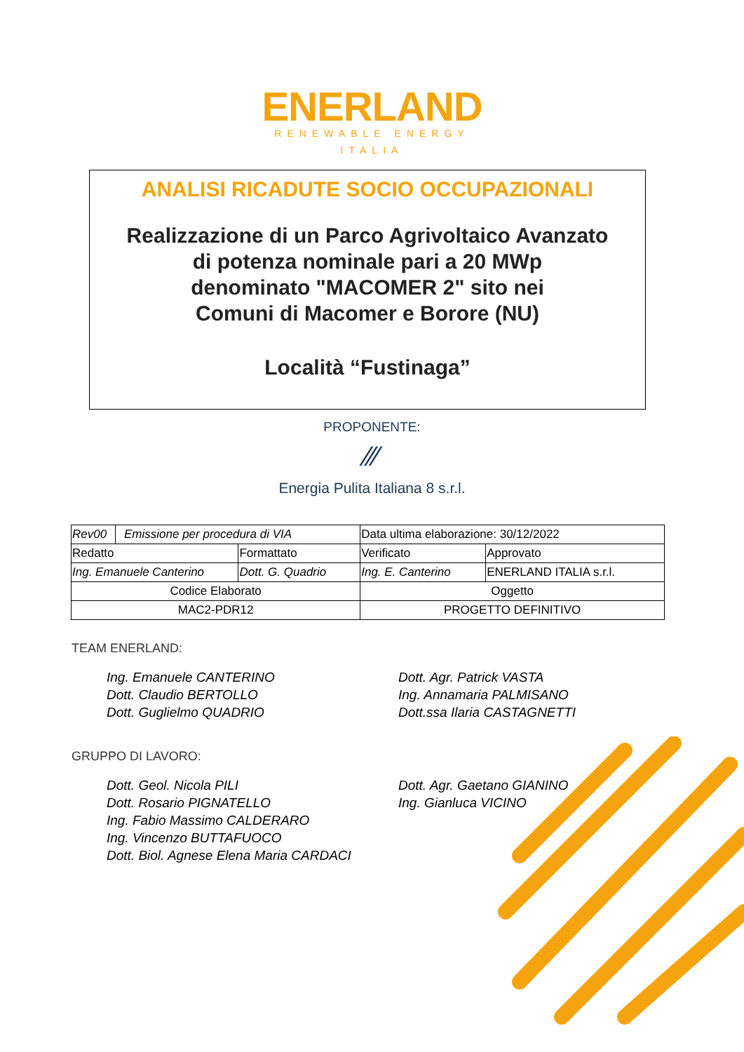ENERLAND
RENEWABLE ENERGY
ITALIA
ANALISI RICADUTE SOCIO OCCUPAZIONALI
Realizzazione di un Parco Agrivoltaico Avanzato
di potenza nominale pari a 20 MWp
denominato "MACOMER 2" sito nei
Comuni di Macomer e Borore (NU)
Località “Fustinaga”
PROPONENTE:
⁄⁄⁄
Energia Pulita Italiana 8 s.r.l.
| Rev00 | Emissione per procedura di VIA | | Data ultima elaborazione: 30/12/2022 | |
| Redatto | | Formattato | Verificato | Approvato |
| Ing. Emanuele Canterino | | Dott. G. Quadrio | Ing. E. Canterino | ENERLAND ITALIA s.r.l. |
| Codice Elaborato | | | Oggetto | |
| MAC2-PDR12 | | | PROGETTO DEFINITIVO | |
TEAM ENERLAND:
Ing. Emanuele CANTERINO
Dott. Claudio BERTOLLO
Dott. Guglielmo QUADRIO
Dott. Agr. Patrick VASTA
Ing. Annamaria PALMISANO
Dott.ssa Ilaria CASTAGNETTI
GRUPPO DI LAVORO:
Dott. Geol. Nicola PILI
Dott. Rosario PIGNATELLO
Ing. Fabio Massimo CALDERARO
Ing. Vincenzo BUTTAFUOCO
Dott. Biol. Agnese Elena Maria CARDACI
Dott. Agr. Gaetano GIANINO
Ing. Gianluca VICINO